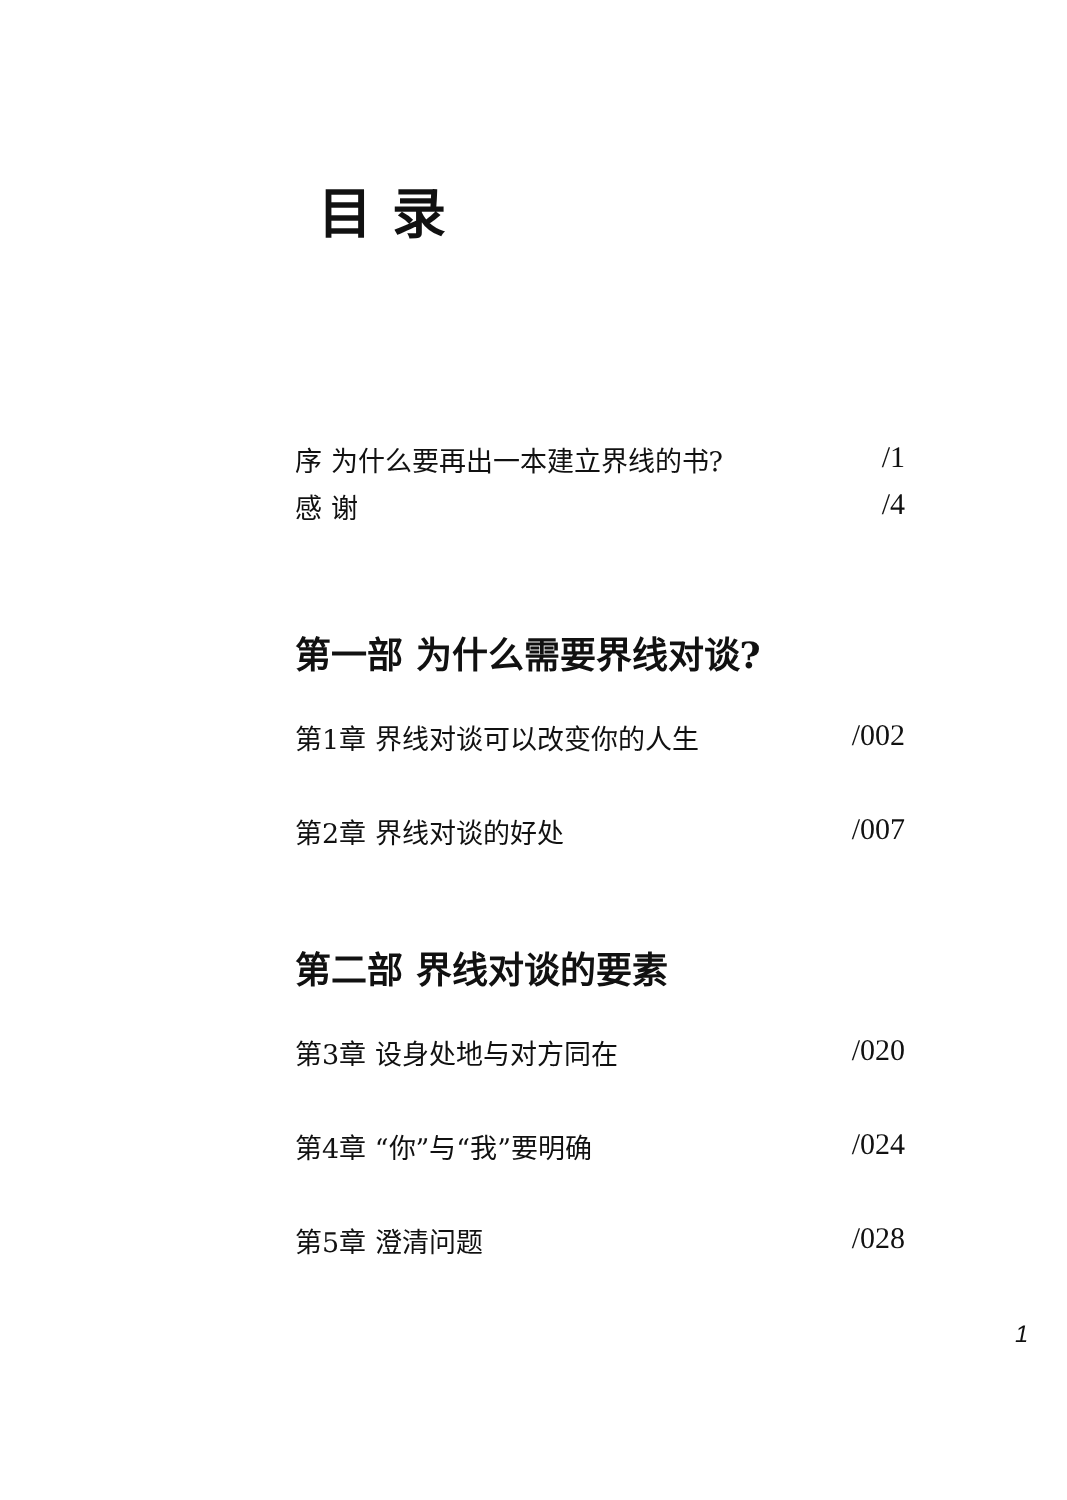目录
序 为什么要再出一本建立界线的书? /1
感 谢 /4
第一部 为什么需要界线对谈?
第1章 界线对谈可以改变你的人生 /002
第2章 界线对谈的好处 /007
第二部 界线对谈的要素
第3章 设身处地与对方同在 /020
第4章 “你”与“我”要明确 /024
第5章 澄清问题 /028
1